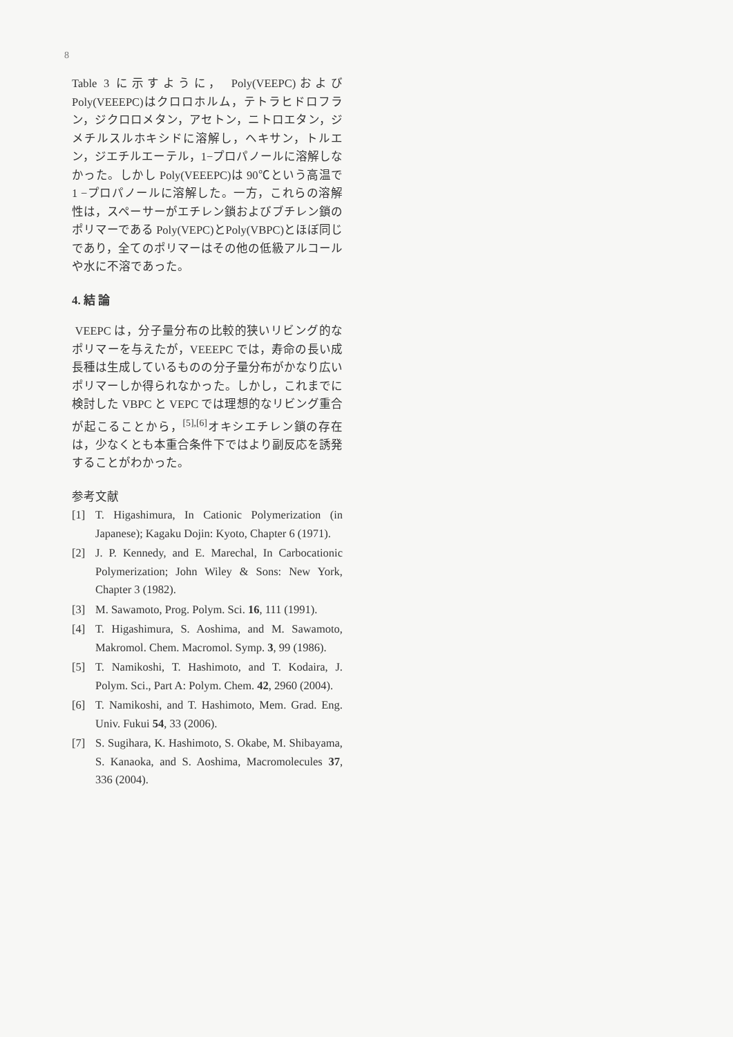8
Table 3 に示すように， Poly(VEEPC)およびPoly(VEEEPC)はクロロホルム，テトラヒドロフラン，ジクロロメタン，アセトン，ニトロエタン，ジメチルスルホキシドに溶解し，ヘキサン，トルエン，ジエチルエーテル，1−プロパノールに溶解しなかった。しかし Poly(VEEEPC)は 90℃という高温で 1 −プロパノールに溶解した。一方，これらの溶解性は，スペーサーがエチレン鎖およびブチレン鎖のポリマーである Poly(VEPC)とPoly(VBPC)とほぼ同じであり，全てのポリマーはその他の低級アルコールや水に不溶であった。
4. 結 論
VEEPC は，分子量分布の比較的狭いリビング的なポリマーを与えたが，VEEEPC では，寿命の長い成長種は生成しているものの分子量分布がかなり広いポリマーしか得られなかった。しかし，これまでに検討した VBPC と VEPC では理想的なリビング重合が起こることから，<sup>[5],[6]</sup>オキシエチレン鎖の存在は，少なくとも本重合条件下ではより副反応を誘発することがわかった。
参考文献
[1] T. Higashimura, In Cationic Polymerization (in Japanese); Kagaku Dojin: Kyoto, Chapter 6 (1971).
[2] J. P. Kennedy, and E. Marechal, In Carbocationic Polymerization; John Wiley & Sons: New York, Chapter 3 (1982).
[3] M. Sawamoto, Prog. Polym. Sci. 16, 111 (1991).
[4] T. Higashimura, S. Aoshima, and M. Sawamoto, Makromol. Chem. Macromol. Symp. 3, 99 (1986).
[5] T. Namikoshi, T. Hashimoto, and T. Kodaira, J. Polym. Sci., Part A: Polym. Chem. 42, 2960 (2004).
[6] T. Namikoshi, and T. Hashimoto, Mem. Grad. Eng. Univ. Fukui 54, 33 (2006).
[7] S. Sugihara, K. Hashimoto, S. Okabe, M. Shibayama, S. Kanaoka, and S. Aoshima, Macromolecules 37, 336 (2004).